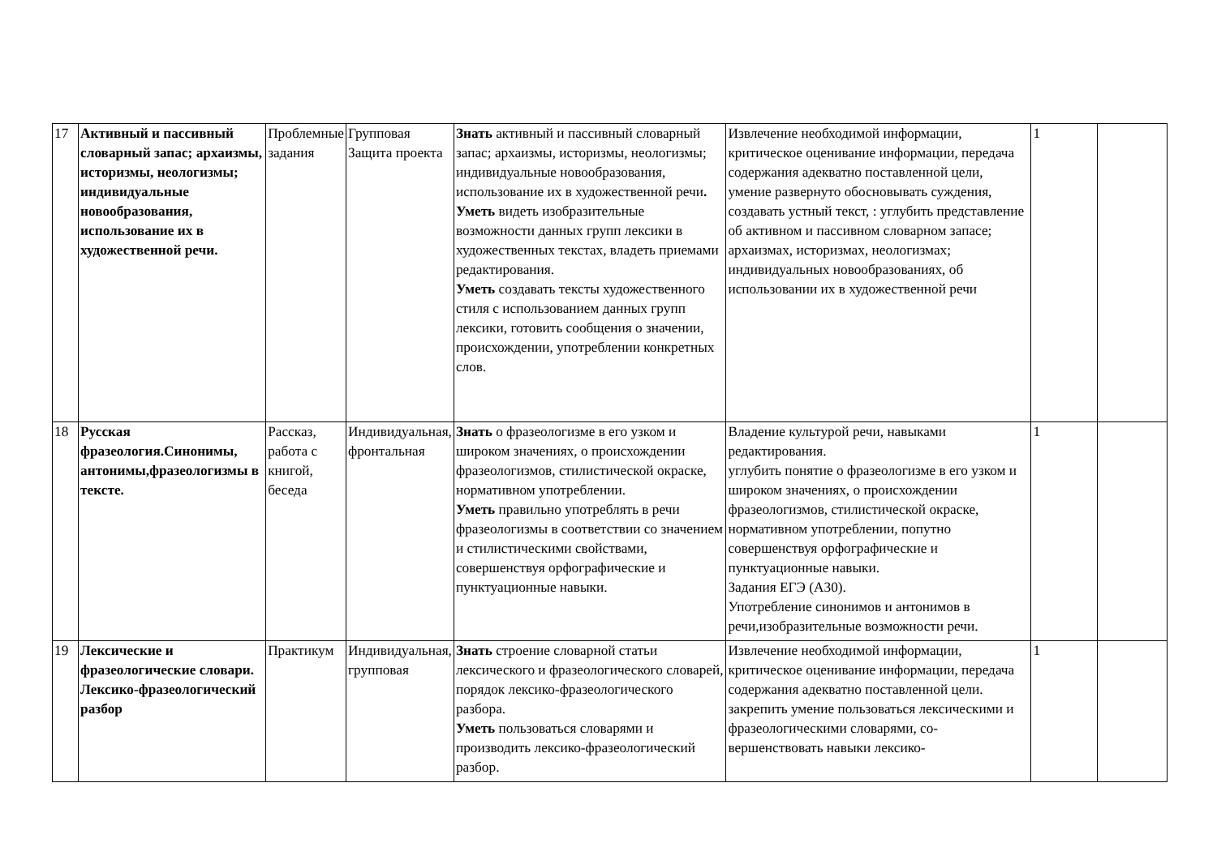| 17 | Активный и пассивный словарный запас; архаизмы, историзмы, неологизмы; индивидуальные новообразования, использование их в художественной речи. | Проблемные задания | Групповая Защита проекта | Знать активный и пассивный словарный запас; архаизмы, историзмы, неологизмы; индивидуальные новообразования, использование их в художественной речи . Уметь видеть изобразительные возможности данных групп лексики в художественных текстах, владеть приемами редактирования. Уметь создавать тексты художественного стиля с использованием данных групп лексики, готовить сообщения о значении, происхождении, употреблении конкретных слов. | Извлечение необходимой информации, критическое оценивание информации, передача содержания адекватно поставленной цели, умение развернуто обосновывать суждения, создавать устный текст, : углубить представление об активном и пассивном словарном запасе; архаизмах, историзмах, неологизмах; индивидуальных новообразованиях, об использовании их в художественной речи | 1 | |
| 18 | Русская фразеология.Синонимы, антонимы,фразеологизмы в тексте. | Рассказ, работа с книгой, беседа | Индивидуальная, фронтальная | Знать о фразеологизме в его узком и широком значениях, о происхождении фразеологизмов, стилистической окраске, нормативном употреблении. Уметь правильно употреблять в речи фразеологизмы в соответствии со значением и стилистическими свойствами, совершенствуя орфографические и пунктуационные навыки. | Владение культурой речи, навыками редактирования. углубить понятие о фразеологизме в его узком и широком значениях, о происхождении фразеологизмов, стилистической окраске, нормативном употреблении, попутно совершенствуя орфографические и пунктуационные навыки. Задания ЕГЭ (А30). Употребление синонимов и антонимов в речи,изобразительные возможности речи. | 1 | |
| 19 | Лексические и фразеологические словари. Лексико-фразеологический разбор | Практикум | Индивидуальная, групповая | Знать строение словарной статьи лексического и фразеологического словарей, порядок лексико-фразеологического разбора. Уметь пользоваться словарями и производить лексико-фразеологический разбор. | Извлечение необходимой информации, критическое оценивание информации, передача содержания адекватно поставленной цели. закрепить умение пользоваться лексическими и фразеологическими словарями, со-вершенствовать навыки лексико- | 1 | |